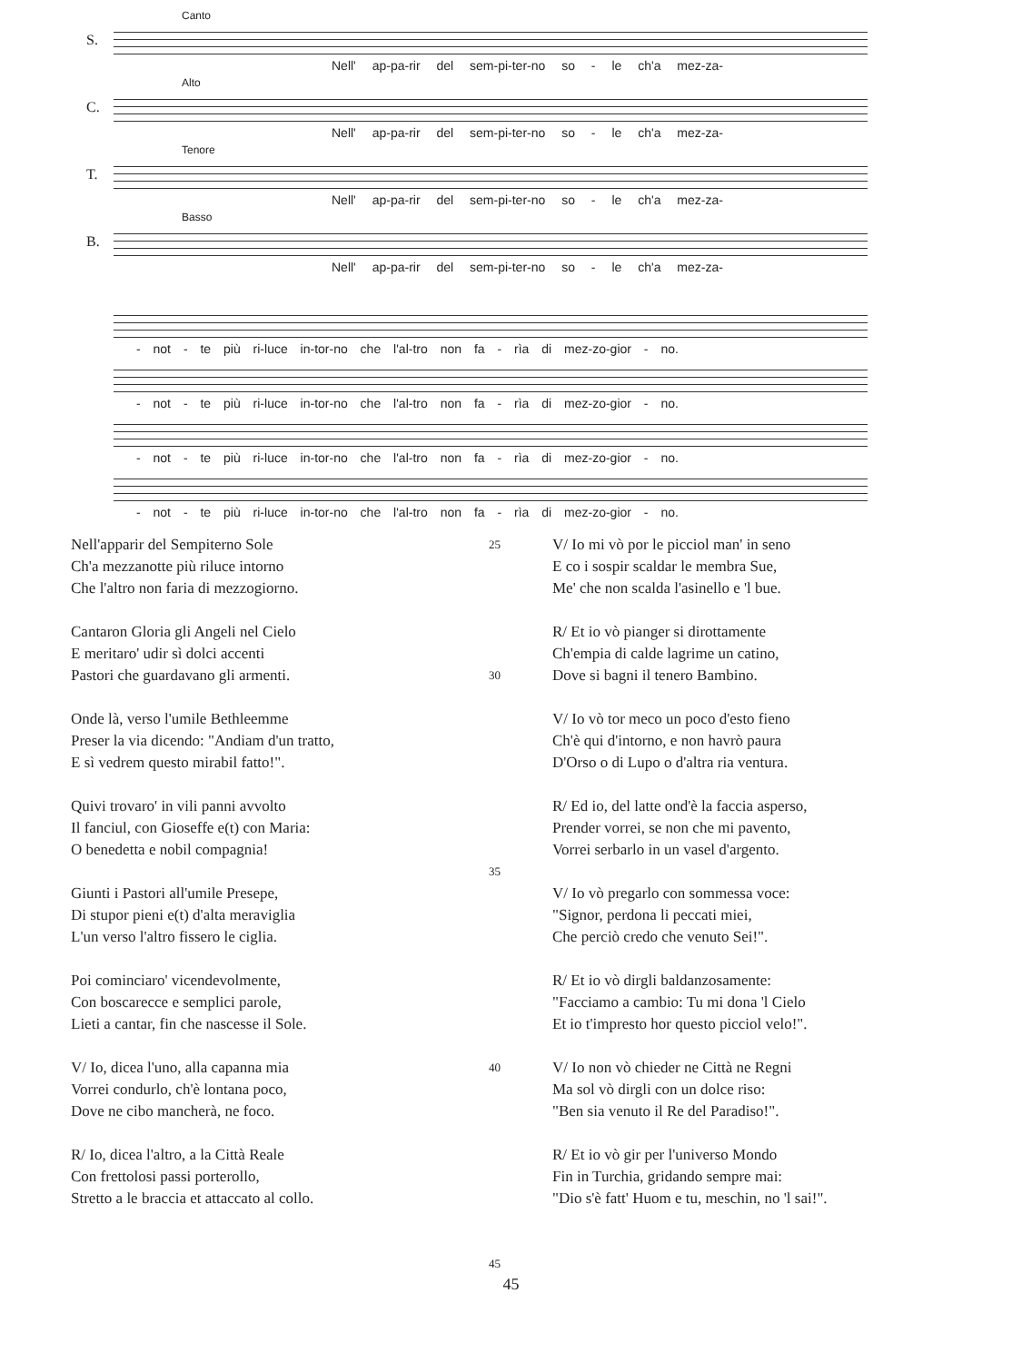Canto
S.
Nell' ap-pa-rir del sem-pi-ter-no so - le ch'a mez-za-
Alto
C.
Nell' ap-pa-rir del sem-pi-ter-no so - le ch'a mez-za-
Tenore
T.
Nell' ap-pa-rir del sem-pi-ter-no so - le ch'a mez-za-
Basso
B.
Nell' ap-pa-rir del sem-pi-ter-no so - le ch'a mez-za-
- not - te più ri-luce in-tor-no che l'al-tro non fa - rìa di mez-zo-gior - no.
- not - te più ri-luce in-tor-no che l'al-tro non fa - rìa di mez-zo-gior - no.
- not - te più ri-luce in-tor-no che l'al-tro non fa - rìa di mez-zo-gior - no.
- not - te più ri-luce in-tor-no che l'al-tro non fa - rìa di mez-zo-gior - no.
Nell'apparir del Sempiterno Sole
Ch'a mezzanotte più riluce intorno
Che l'altro non faria di mezzogiorno.
Cantaron Gloria gli Angeli nel Cielo
E meritaro' udir sì dolci accenti
Pastori che guardavano gli armenti.
Onde là, verso l'umile Bethleemme
Preser la via dicendo: "Andiam d'un tratto,
E sì vedrem questo mirabil fatto!".
Quivi trovaro' in vili panni avvolto
Il fanciul, con Gioseffe e(t) con Maria:
O benedetta e nobil compagnia!
Giunti i Pastori all'umile Presepe,
Di stupor pieni e(t) d'alta meraviglia
L'un verso l'altro fissero le ciglia.
Poi cominciaro' vicendevolmente,
Con boscarecce e semplici parole,
Lieti a cantar, fin che nascesse il Sole.
V/ Io, dicea l'uno, alla capanna mia
Vorrei condurlo, ch'è lontana poco,
Dove ne cibo mancherà, ne foco.
R/ Io, dicea l'altro, a la Città Reale
Con frettolosi passi porterollo,
Stretto a le braccia et attaccato al collo.
25
30
35
40
45
V/ Io mi vò por le picciol man' in seno
E co i sospir scaldar le membra Sue,
Me' che non scalda l'asinello e 'l bue.
R/ Et io vò pianger si dirottamente
Ch'empia di calde lagrime un catino,
Dove si bagni il tenero Bambino.
V/ Io vò tor meco un poco d'esto fieno
Ch'è qui d'intorno, e non havrò paura
D'Orso o di Lupo o d'altra ria ventura.
R/ Ed io, del latte ond'è la faccia asperso,
Prender vorrei, se non che mi pavento,
Vorrei serbarlo in un vasel d'argento.
V/ Io vò pregarlo con sommessa voce:
"Signor, perdona li peccati miei,
Che perciò credo che venuto Sei!".
R/ Et io vò dirgli baldanzosamente:
"Facciamo a cambio: Tu mi dona 'l Cielo
Et io t'impresto hor questo picciol velo!".
V/ Io non vò chieder ne Città ne Regni
Ma sol vò dirgli con un dolce riso:
"Ben sia venuto il Re del Paradiso!".
R/ Et io vò gir per l'universo Mondo
Fin in Turchia, gridando sempre mai:
"Dio s'è fatt' Huom e tu, meschin, no 'l sai!".
45